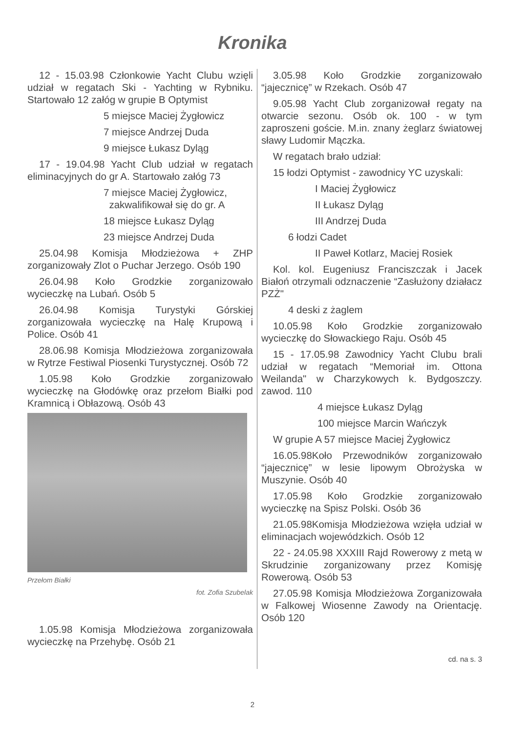Kronika
12 - 15.03.98 Członkowie Yacht Clubu wzięli udział w regatach Ski - Yachting w Rybniku. Startowało 12 załóg w grupie B Optymist
5 miejsce Maciej Żygłowicz
7 miejsce Andrzej Duda
9 miejsce Łukasz Dyląg
17 - 19.04.98 Yacht Club udział w regatach eliminacyjnych do gr A. Startowało załóg 73
7 miejsce Maciej Żygłowicz,
zakwalifikował się do gr. A
18 miejsce Łukasz Dyląg
23 miejsce Andrzej Duda
25.04.98 Komisja Młodzieżowa + ZHP zorganizowały Zlot o Puchar Jerzego. Osób 190
26.04.98 Koło Grodzkie zorganizowało wycieczkę na Lubań. Osób 5
26.04.98 Komisja Turystyki Górskiej zorganizowała wycieczkę na Halę Krupową i Police. Osób 41
28.06.98 Komisja Młodzieżowa zorganizowała w Rytrze Festiwal Piosenki Turystycznej. Osób 72
1.05.98 Koło Grodzkie zorganizowało wycieczkę na Głodówkę oraz przełom Białki pod Kramnicą i Obłazową. Osób 43
Przełom Białki
fot. Zofia Szubelak
1.05.98 Komisja Młodzieżowa zorganizowała wycieczkę na Przehybę. Osób 21
3.05.98 Koło Grodzkie zorganizowało “jajecznicę” w Rzekach. Osób 47
9.05.98 Yacht Club zorganizował regaty na otwarcie sezonu. Osób ok. 100 - w tym zaproszeni goście. M.in. znany żeglarz światowej sławy Ludomir Mączka.
W regatach brało udział:
15 łodzi Optymist - zawodnicy YC uzyskali:
I Maciej Żygłowicz
II Łukasz Dyląg
III Andrzej Duda
6 łodzi Cadet
II Paweł Kotlarz, Maciej Rosiek
Kol. kol. Eugeniusz Franciszczak i Jacek Białoń otrzymali odznaczenie “Zasłużony działacz PZŻ"
4 deski z żaglem
10.05.98 Koło Grodzkie zorganizowało wycieczkę do Słowackiego Raju. Osób 45
15 - 17.05.98 Zawodnicy Yacht Clubu brali udział w regatach “Memoriał im. Ottona Weilanda" w Charzykowych k. Bydgoszczy. zawod. 110
4 miejsce Łukasz Dyląg
100 miejsce Marcin Wańczyk
W grupie A 57 miejsce Maciej Żygłowicz
16.05.98Koło Przewodników zorganizowało “jajecznicę” w lesie lipowym Obrożyska w Muszynie. Osób 40
17.05.98 Koło Grodzkie zorganizowało wycieczkę na Spisz Polski. Osób 36
21.05.98Komisja Młodzieżowa wzięła udział w eliminacjach wojewódzkich. Osób 12
22 - 24.05.98 XXXIII Rajd Rowerowy z metą w Skrudzinie zorganizowany przez Komisję Rowerową. Osób 53
27.05.98 Komisja Młodzieżowa Zorganizowała w Falkowej Wiosenne Zawody na Orientację. Osób 120
cd. na s. 3
2